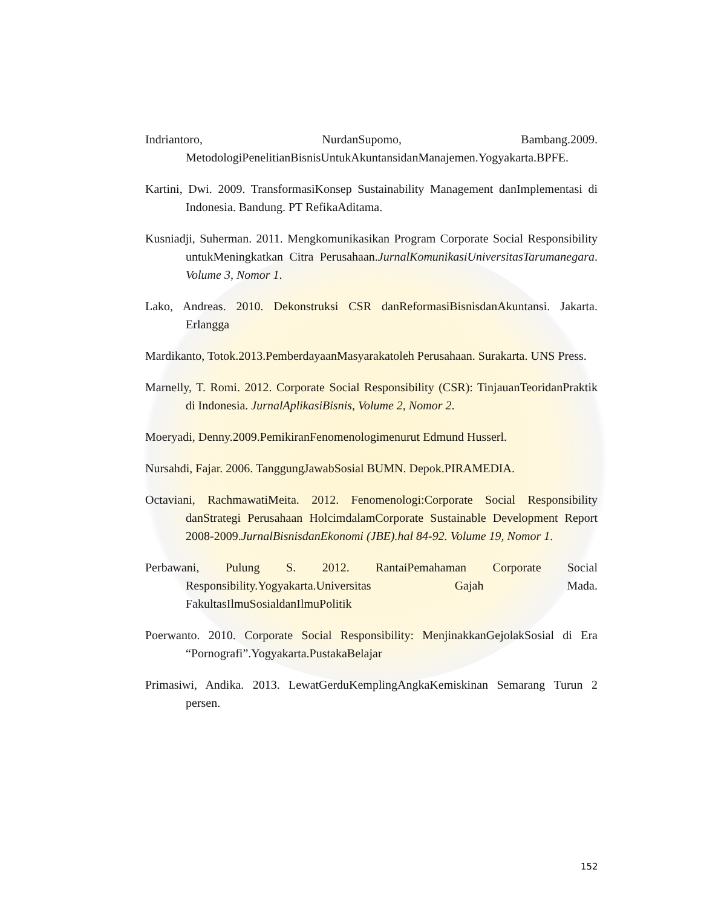Indriantoro, NurdanSupomo, Bambang.2009. MetodologiPenelitianBisnisUntukAkuntansidanManajemen.Yogyakarta.BPFE.
Kartini, Dwi. 2009. TransformasiKonsep Sustainability Management danImplementasi di Indonesia. Bandung. PT RefikaAditama.
Kusniadji, Suherman. 2011. Mengkomunikasikan Program Corporate Social Responsibility untukMeningkatkan Citra Perusahaan.JurnalKomunikasiUniversitasTarumanegara. Volume 3, Nomor 1.
Lako, Andreas. 2010. Dekonstruksi CSR danReformasiBisnisdanAkuntansi. Jakarta. Erlangga
Mardikanto, Totok.2013.PemberdayaanMasyarakatoleh Perusahaan. Surakarta. UNS Press.
Marnelly, T. Romi. 2012. Corporate Social Responsibility (CSR): TinjauanTeoridanPraktik di Indonesia. JurnalAplikasiBisnis, Volume 2, Nomor 2.
Moeryadi, Denny.2009.PemikiranFenomenologimenurut Edmund Husserl.
Nursahdi, Fajar. 2006. TanggungJawabSosial BUMN. Depok.PIRAMEDIA.
Octaviani, RachmawatiMeita. 2012. Fenomenologi:Corporate Social Responsibility danStrategi Perusahaan HolcimdalamCorporate Sustainable Development Report 2008-2009.JurnalBisnisdanEkonomi (JBE).hal 84-92. Volume 19, Nomor 1.
Perbawani, Pulung S. 2012. RantaiPemahaman Corporate Social Responsibility.Yogyakarta.Universitas Gajah Mada. FakultasIlmuSosialdanIlmuPolitik
Poerwanto. 2010. Corporate Social Responsibility: MenjinakkanGejolakSosial di Era “Pornografi”.Yogyakarta.PustakaBelajar
Primasiwi, Andika. 2013. LewatGerduKemplingAngkaKemiskinan Semarang Turun 2 persen.
152